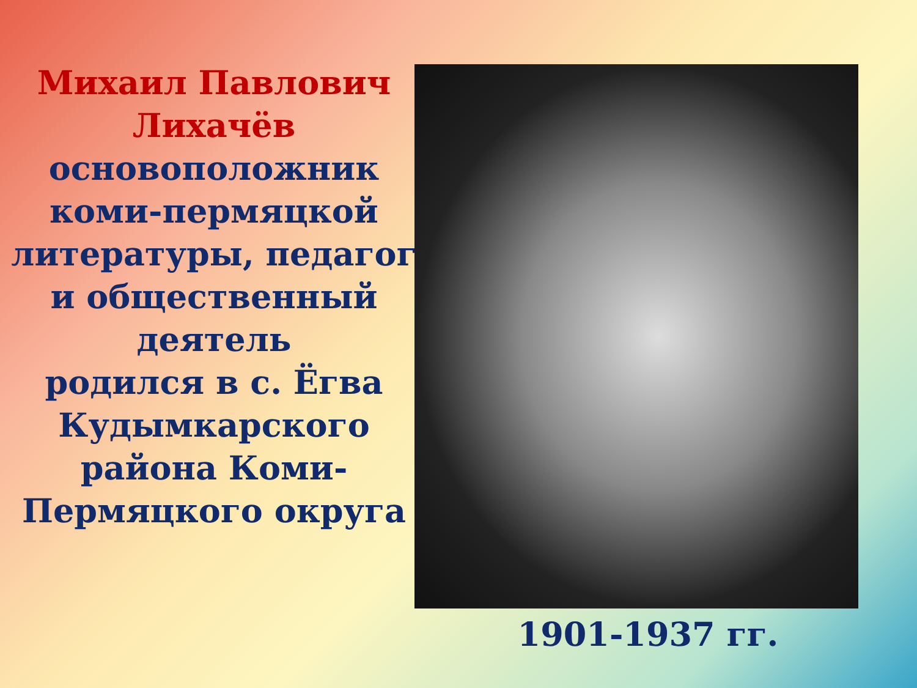Михаил Павлович Лихачёв
основоположник коми-пермяцкой литературы, педагог
и общественный деятель
родился в с. Ёгва Кудымкарского района Коми-Пермяцкого округа
1901-1937 гг.